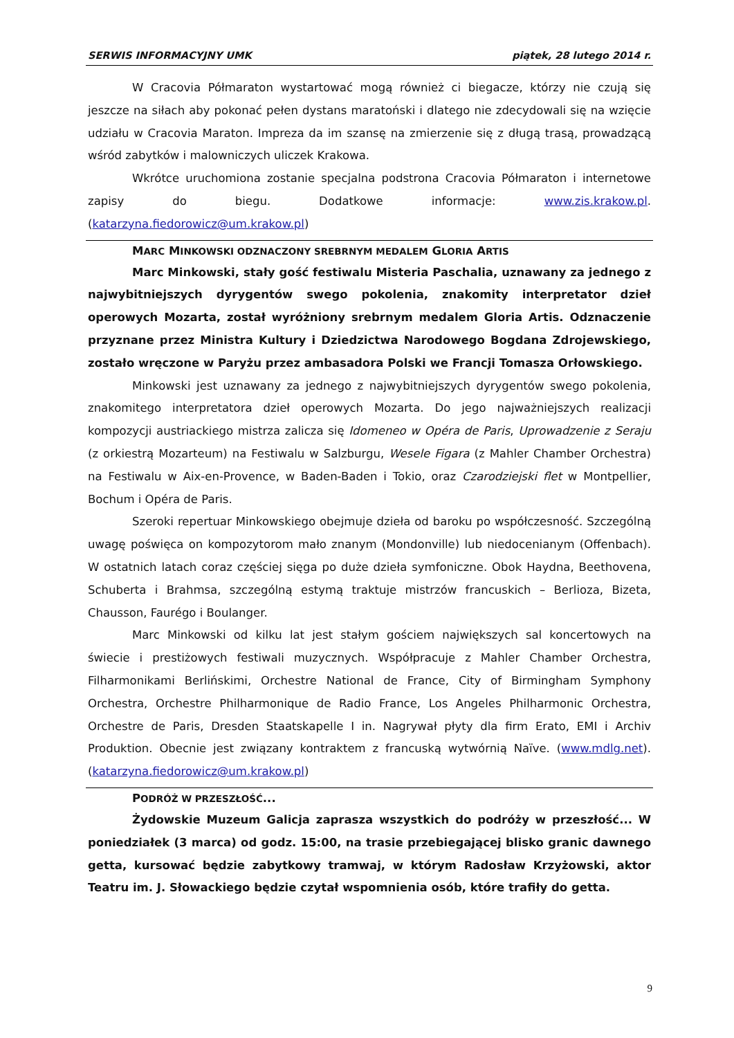SERWIS INFORMACYJNY UMK piątek, 28 lutego 2014 r.
W Cracovia Półmaraton wystartować mogą również ci biegacze, którzy nie czują się jeszcze na siłach aby pokonać pełen dystans maratoński i dlatego nie zdecydowali się na wzięcie udziału w Cracovia Maraton. Impreza da im szansę na zmierzenie się z długą trasą, prowadzącą wśród zabytków i malowniczych uliczek Krakowa.
Wkrótce uruchomiona zostanie specjalna podstrona Cracovia Półmaraton i internetowe zapisy do biegu. Dodatkowe informacje: www.zis.krakow.pl. (katarzyna.fiedorowicz@um.krakow.pl)
MARC MINKOWSKI ODZNACZONY SREBRNYM MEDALEM GLORIA ARTIS
Marc Minkowski, stały gość festiwalu Misteria Paschalia, uznawany za jednego z najwybitniejszych dyrygentów swego pokolenia, znakomity interpretator dzieł operowych Mozarta, został wyróżniony srebrnym medalem Gloria Artis. Odznaczenie przyznane przez Ministra Kultury i Dziedzictwa Narodowego Bogdana Zdrojewskiego, zostało wręczone w Paryżu przez ambasadora Polski we Francji Tomasza Orłowskiego.
Minkowski jest uznawany za jednego z najwybitniejszych dyrygentów swego pokolenia, znakomitego interpretatora dzieł operowych Mozarta. Do jego najważniejszych realizacji kompozycji austriackiego mistrza zalicza się Idomeneo w Opéra de Paris, Uprowadzenie z Seraju (z orkiestrą Mozarteum) na Festiwalu w Salzburgu, Wesele Figara (z Mahler Chamber Orchestra) na Festiwalu w Aix-en-Provence, w Baden-Baden i Tokio, oraz Czarodziejski flet w Montpellier, Bochum i Opéra de Paris.
Szeroki repertuar Minkowskiego obejmuje dzieła od baroku po współczesność. Szczególną uwagę poświęca on kompozytorom mało znanym (Mondonville) lub niedocenianym (Offenbach). W ostatnich latach coraz częściej sięga po duże dzieła symfoniczne. Obok Haydna, Beethovena, Schuberta i Brahmsa, szczególną estymą traktuje mistrzów francuskich – Berlioza, Bizeta, Chausson, Faurégo i Boulanger.
Marc Minkowski od kilku lat jest stałym gościem największych sal koncertowych na świecie i prestiżowych festiwali muzycznych. Współpracuje z Mahler Chamber Orchestra, Filharmonikami Berlińskimi, Orchestre National de France, City of Birmingham Symphony Orchestra, Orchestre Philharmonique de Radio France, Los Angeles Philharmonic Orchestra, Orchestre de Paris, Dresden Staatskapelle I in. Nagrywał płyty dla firm Erato, EMI i Archiv Produktion. Obecnie jest związany kontraktem z francuską wytwórnią Naïve. (www.mdlg.net). (katarzyna.fiedorowicz@um.krakow.pl)
PODRÓŻ W PRZESZŁOŚĆ...
Żydowskie Muzeum Galicja zaprasza wszystkich do podróży w przeszłość... W poniedziałek (3 marca) od godz. 15:00, na trasie przebiegającej blisko granic dawnego getta, kursować będzie zabytkowy tramwaj, w którym Radosław Krzyżowski, aktor Teatru im. J. Słowackiego będzie czytał wspomnienia osób, które trafiły do getta.
9